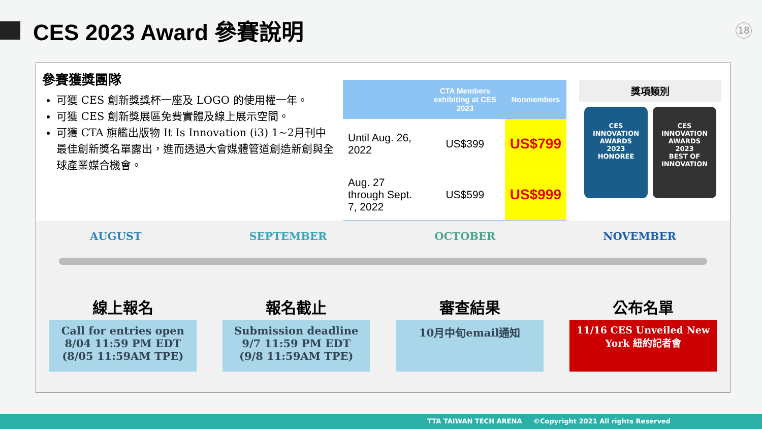CES 2023 Award 參賽說明
18
參賽獲獎團隊
可獲 CES 創新獎獎杯一座及 LOGO 的使用權一年。
可獲 CES 創新獎展區免費實體及線上展示空間。
可獲 CTA 旗艦出版物 It Is Innovation (i3) 1~2月刊中最佳創新獎名單露出，進而透過大會媒體管道創造新創與全球產業媒合機會。
| | CTA Members exhibiting at CES 2023 | Nonmembers |
| --- | --- | --- |
| Until Aug. 26, 2022 | US$399 | US$799 |
| Aug. 27 through Sept. 7, 2022 | US$599 | US$999 |
獎項類別
CES
INNOVATION AWARDS
2023
HONOREE
CES
INNOVATION AWARDS
2023
BEST OF INNOVATION
AUGUST SEPTEMBER OCTOBER NOVEMBER
線上報名
Call for entries open
8/04 11:59 PM EDT
(8/05 11:59AM TPE)
報名截止
Submission deadline
9/7 11:59 PM EDT
(9/8 11:59AM TPE)
審查結果
10月中旬email通知
公布名單
11/16 CES Unveiled New York 紐約記者會
TTA TAIWAN TECH ARENA ©Copyright 2021 All rights Reserved